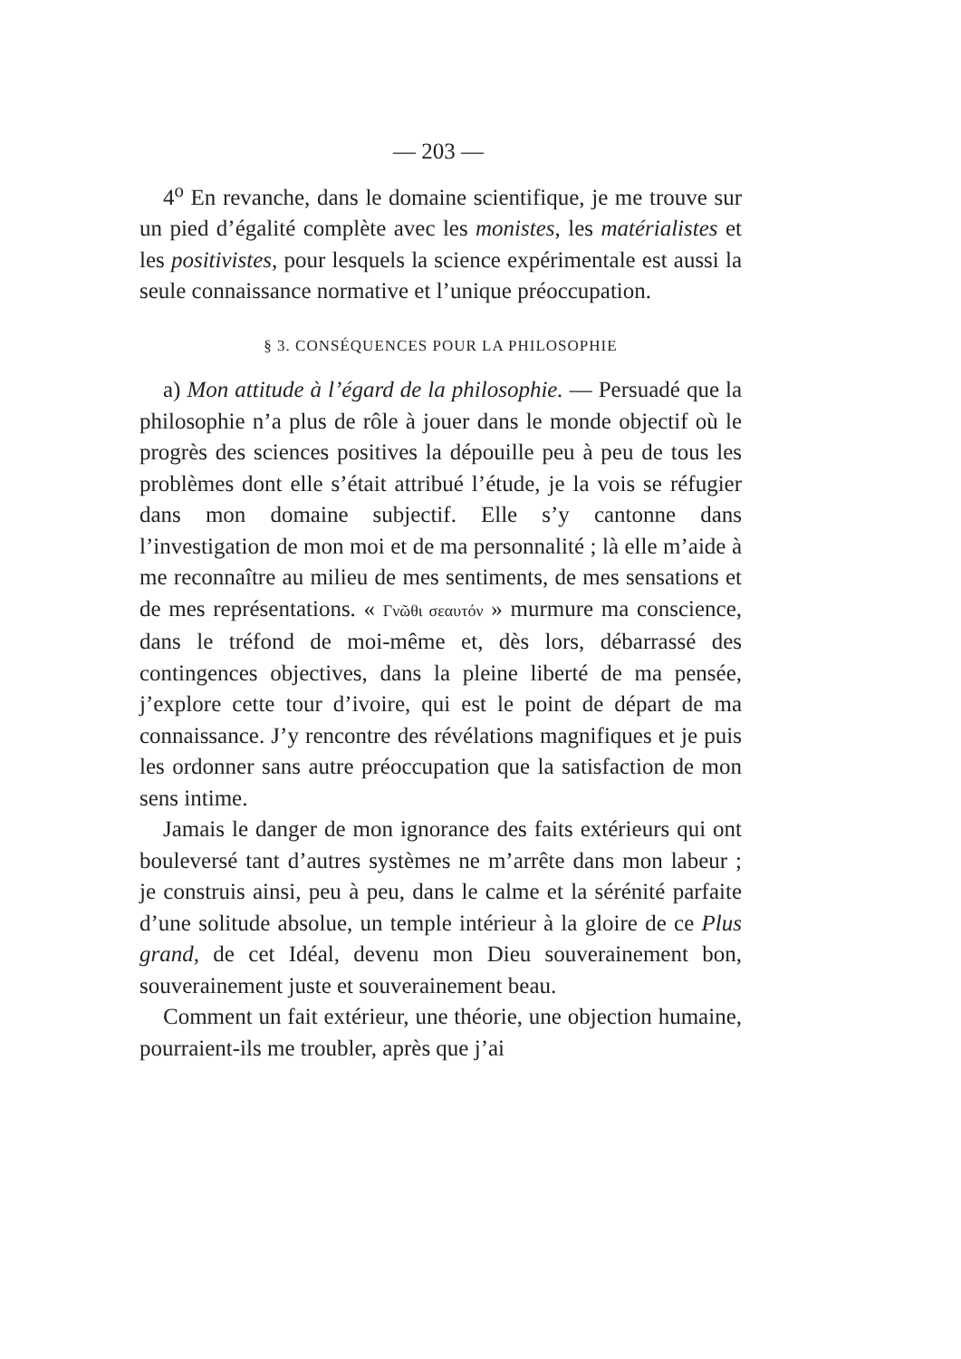— 203 —
4<sup>o</sup> En revanche, dans le domaine scientifique, je me trouve sur un pied d’égalité complète avec les monistes, les matérialistes et les positivistes, pour lesquels la science expérimentale est aussi la seule connaissance normative et l’unique préoccupation.
§ 3. CONSÉQUENCES POUR LA PHILOSOPHIE
a) Mon attitude à l’égard de la philosophie. — Persuadé que la philosophie n’a plus de rôle à jouer dans le monde objectif où le progrès des sciences positives la dépouille peu à peu de tous les problèmes dont elle s’était attribué l’étude, je la vois se réfugier dans mon domaine subjectif. Elle s’y cantonne dans l’investigation de mon moi et de ma personnalité ; là elle m’aide à me reconnaître au milieu de mes sentiments, de mes sensations et de mes représentations. « Γνῶθι σεαυτόν » murmure ma conscience, dans le tréfond de moi-même et, dès lors, débarrassé des contingences objectives, dans la pleine liberté de ma pensée, j’explore cette tour d’ivoire, qui est le point de départ de ma connaissance. J’y rencontre des révélations magnifiques et je puis les ordonner sans autre préoccupation que la satisfaction de mon sens intime.
Jamais le danger de mon ignorance des faits extérieurs qui ont bouleversé tant d’autres systèmes ne m’arrête dans mon labeur ; je construis ainsi, peu à peu, dans le calme et la sérénité parfaite d’une solitude absolue, un temple intérieur à la gloire de ce Plus grand, de cet Idéal, devenu mon Dieu souverainement bon, souverainement juste et souverainement beau.
Comment un fait extérieur, une théorie, une objection humaine, pourraient-ils me troubler, après que j’ai